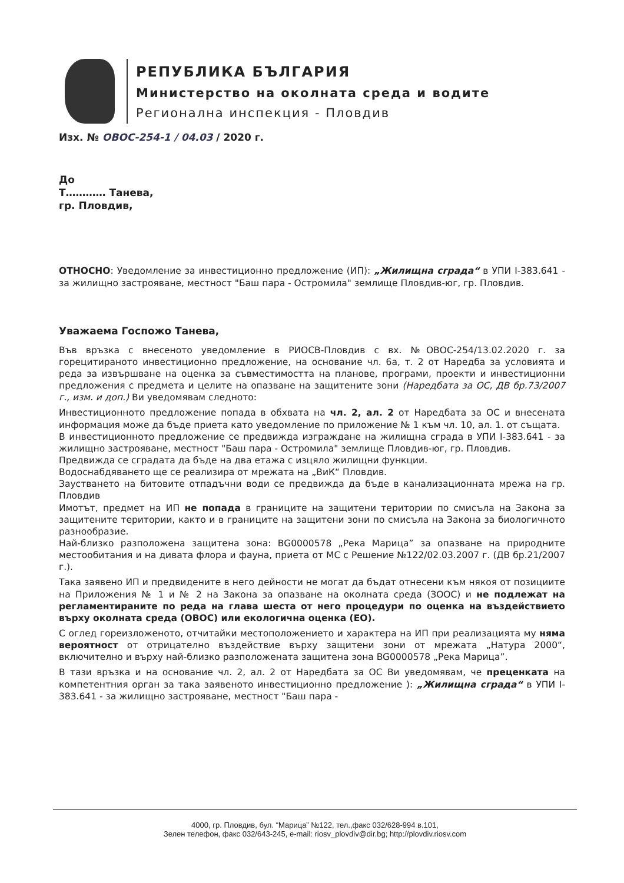РЕПУБЛИКА БЪЛГАРИЯ
Министерство на околната среда и водите
Регионална инспекция - Пловдив
Изх. № ОВОС-254-1 / 04.03 / 2020 г.
До
Т………… Танева,
гр. Пловдив,
ОТНОСНО: Уведомление за инвестиционно предложение (ИП): „Жилищна сграда“ в УПИ I-383.641 - за жилищно застрояване, местност "Баш пара - Остромила" землище Пловдив-юг, гр. Пловдив.
Уважаема Госпожо Танева,
Във връзка с внесеното уведомление в РИОСВ-Пловдив с вх. №ОВОС-254/13.02.2020 г. за горецитираното инвестиционно предложение, на основание чл. 6а, т. 2 от Наредба за условията и реда за извършване на оценка за съвместимостта на планове, програми, проекти и инвестиционни предложения с предмета и целите на опазване на защитените зони (Наредбата за ОС, ДВ бр.73/2007 г., изм. и доп.) Ви уведомявам следното:
Инвестиционното предложение попада в обхвата на чл. 2, ал. 2 от Наредбата за ОС и внесената информация може да бъде приета като уведомление по приложение № 1 към чл. 10, ал. 1. от същата.
В инвестиционното предложение се предвижда изграждане на жилищна сграда в УПИ I-383.641 - за жилищно застрояване, местност "Баш пара - Остромила" землище Пловдив-юг, гр. Пловдив.
Предвижда се сградата да бъде на два етажа с изцяло жилищни функции.
Водоснабдяването ще се реализира от мрежата на „ВиК“ Пловдив.
Заустването на битовите отпадъчни води се предвижда да бъде в канализационната мрежа на гр. Пловдив
Имотът, предмет на ИП не попада в границите на защитени територии по смисъла на Закона за защитените територии, както и в границите на защитени зони по смисъла на Закона за биологичното разнообразие.
Най-близко разположена защитена зона: BG0000578 „Река Марица” за опазване на природните местообитания и на дивата флора и фауна, приета от МС с Решение №122/02.03.2007 г. (ДВ бр.21/2007 г.).
Така заявено ИП и предвидените в него дейности не могат да бъдат отнесени към някоя от позициите на Приложения № 1 и № 2 на Закона за опазване на околната среда (ЗООС) и не подлежат на регламентираните по реда на глава шеста от него процедури по оценка на въздействието върху околната среда (ОВОС) или екологична оценка (ЕО).
С оглед гореизложеното, отчитайки местоположението и характера на ИП при реализацията му няма вероятност от отрицателно въздействие върху защитени зони от мрежата „Натура 2000“, включително и върху най-близко разположената защитена зона BG0000578 „Река Марица”.
В тази връзка и на основание чл. 2, ал. 2 от Наредбата за ОС Ви уведомявам, че преценката на компетентния орган за така заявеното инвестиционно предложение ): „Жилищна сграда“ в УПИ I-383.641 - за жилищно застрояване, местност "Баш пара -
4000, гр. Пловдив, бул. “Марица” №122, тел.,факс 032/628-994 в.101,
Зелен телефон, факс 032/643-245, e-mail: riosv_plovdiv@dir.bg; http://plovdiv.riosv.com